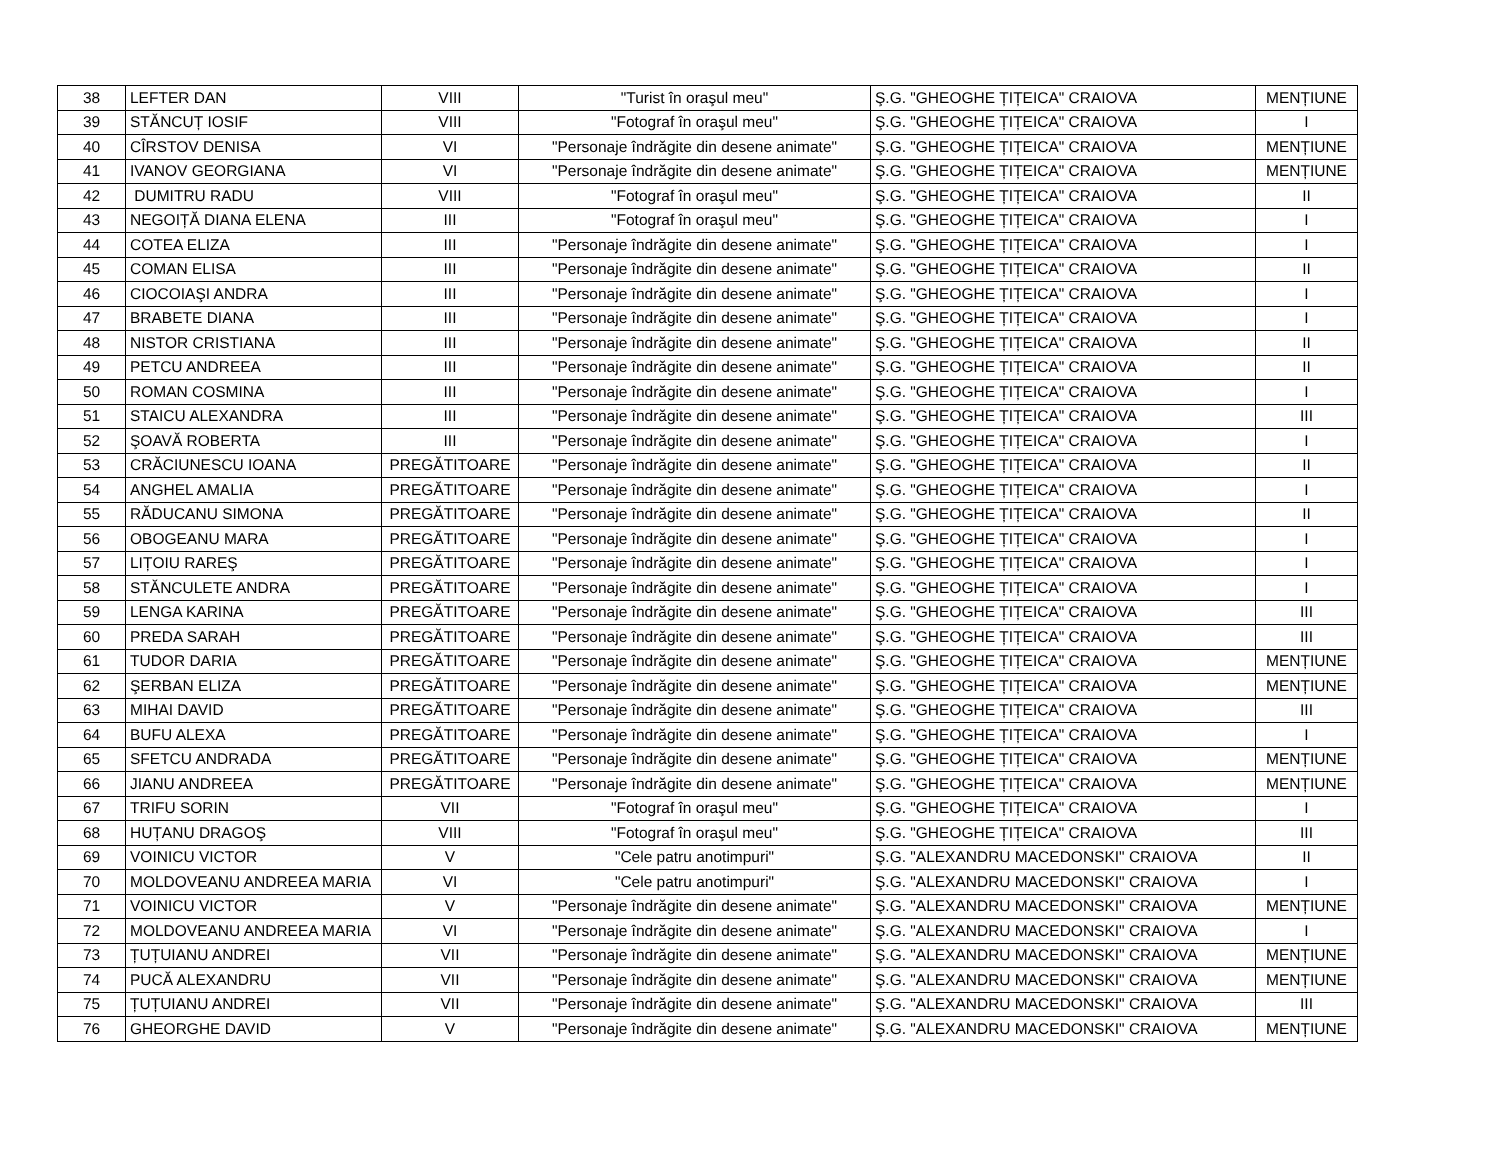| 38 | LEFTER DAN | VIII | "Turist în oraşul meu" | Ş.G. "GHEOGHE ȚIȚEICA" CRAIOVA | MENȚIUNE |
| 39 | STĂNCUȚ IOSIF | VIII | "Fotograf în oraşul meu" | Ş.G. "GHEOGHE ȚIȚEICA" CRAIOVA | I |
| 40 | CÎRSTOV DENISA | VI | "Personaje îndrăgite din desene animate" | Ş.G. "GHEOGHE ȚIȚEICA" CRAIOVA | MENȚIUNE |
| 41 | IVANOV GEORGIANA | VI | "Personaje îndrăgite din desene animate" | Ş.G. "GHEOGHE ȚIȚEICA" CRAIOVA | MENȚIUNE |
| 42 | DUMITRU RADU | VIII | "Fotograf în oraşul meu" | Ş.G. "GHEOGHE ȚIȚEICA" CRAIOVA | II |
| 43 | NEGOIȚĂ DIANA ELENA | III | "Fotograf în oraşul meu" | Ş.G. "GHEOGHE ȚIȚEICA" CRAIOVA | I |
| 44 | COTEA ELIZA | III | "Personaje îndrăgite din desene animate" | Ş.G. "GHEOGHE ȚIȚEICA" CRAIOVA | I |
| 45 | COMAN ELISA | III | "Personaje îndrăgite din desene animate" | Ş.G. "GHEOGHE ȚIȚEICA" CRAIOVA | II |
| 46 | CIOCOIAŞI ANDRA | III | "Personaje îndrăgite din desene animate" | Ş.G. "GHEOGHE ȚIȚEICA" CRAIOVA | I |
| 47 | BRABETE DIANA | III | "Personaje îndrăgite din desene animate" | Ş.G. "GHEOGHE ȚIȚEICA" CRAIOVA | I |
| 48 | NISTOR CRISTIANA | III | "Personaje îndrăgite din desene animate" | Ş.G. "GHEOGHE ȚIȚEICA" CRAIOVA | II |
| 49 | PETCU ANDREEA | III | "Personaje îndrăgite din desene animate" | Ş.G. "GHEOGHE ȚIȚEICA" CRAIOVA | II |
| 50 | ROMAN COSMINA | III | "Personaje îndrăgite din desene animate" | Ş.G. "GHEOGHE ȚIȚEICA" CRAIOVA | I |
| 51 | STAICU ALEXANDRA | III | "Personaje îndrăgite din desene animate" | Ş.G. "GHEOGHE ȚIȚEICA" CRAIOVA | III |
| 52 | ŞOAVĂ ROBERTA | III | "Personaje îndrăgite din desene animate" | Ş.G. "GHEOGHE ȚIȚEICA" CRAIOVA | I |
| 53 | CRĂCIUNESCU IOANA | PREGĂTITOARE | "Personaje îndrăgite din desene animate" | Ş.G. "GHEOGHE ȚIȚEICA" CRAIOVA | II |
| 54 | ANGHEL AMALIA | PREGĂTITOARE | "Personaje îndrăgite din desene animate" | Ş.G. "GHEOGHE ȚIȚEICA" CRAIOVA | I |
| 55 | RĂDUCANU SIMONA | PREGĂTITOARE | "Personaje îndrăgite din desene animate" | Ş.G. "GHEOGHE ȚIȚEICA" CRAIOVA | II |
| 56 | OBOGEANU MARA | PREGĂTITOARE | "Personaje îndrăgite din desene animate" | Ş.G. "GHEOGHE ȚIȚEICA" CRAIOVA | I |
| 57 | LIȚOIU RAREŞ | PREGĂTITOARE | "Personaje îndrăgite din desene animate" | Ş.G. "GHEOGHE ȚIȚEICA" CRAIOVA | I |
| 58 | STĂNCULETE ANDRA | PREGĂTITOARE | "Personaje îndrăgite din desene animate" | Ş.G. "GHEOGHE ȚIȚEICA" CRAIOVA | I |
| 59 | LENGA KARINA | PREGĂTITOARE | "Personaje îndrăgite din desene animate" | Ş.G. "GHEOGHE ȚIȚEICA" CRAIOVA | III |
| 60 | PREDA SARAH | PREGĂTITOARE | "Personaje îndrăgite din desene animate" | Ş.G. "GHEOGHE ȚIȚEICA" CRAIOVA | III |
| 61 | TUDOR DARIA | PREGĂTITOARE | "Personaje îndrăgite din desene animate" | Ş.G. "GHEOGHE ȚIȚEICA" CRAIOVA | MENȚIUNE |
| 62 | ŞERBAN ELIZA | PREGĂTITOARE | "Personaje îndrăgite din desene animate" | Ş.G. "GHEOGHE ȚIȚEICA" CRAIOVA | MENȚIUNE |
| 63 | MIHAI DAVID | PREGĂTITOARE | "Personaje îndrăgite din desene animate" | Ş.G. "GHEOGHE ȚIȚEICA" CRAIOVA | III |
| 64 | BUFU ALEXA | PREGĂTITOARE | "Personaje îndrăgite din desene animate" | Ş.G. "GHEOGHE ȚIȚEICA" CRAIOVA | I |
| 65 | SFETCU ANDRADA | PREGĂTITOARE | "Personaje îndrăgite din desene animate" | Ş.G. "GHEOGHE ȚIȚEICA" CRAIOVA | MENȚIUNE |
| 66 | JIANU ANDREEA | PREGĂTITOARE | "Personaje îndrăgite din desene animate" | Ş.G. "GHEOGHE ȚIȚEICA" CRAIOVA | MENȚIUNE |
| 67 | TRIFU SORIN | VII | "Fotograf în oraşul meu" | Ş.G. "GHEOGHE ȚIȚEICA" CRAIOVA | I |
| 68 | HUȚANU DRAGOŞ | VIII | "Fotograf în oraşul meu" | Ş.G. "GHEOGHE ȚIȚEICA" CRAIOVA | III |
| 69 | VOINICU VICTOR | V | "Cele patru anotimpuri" | Ş.G. "ALEXANDRU MACEDONSKI" CRAIOVA | II |
| 70 | MOLDOVEANU ANDREEA MARIA | VI | "Cele patru anotimpuri" | Ş.G. "ALEXANDRU MACEDONSKI" CRAIOVA | I |
| 71 | VOINICU VICTOR | V | "Personaje îndrăgite din desene animate" | Ş.G. "ALEXANDRU MACEDONSKI" CRAIOVA | MENȚIUNE |
| 72 | MOLDOVEANU ANDREEA MARIA | VI | "Personaje îndrăgite din desene animate" | Ş.G. "ALEXANDRU MACEDONSKI" CRAIOVA | I |
| 73 | ȚUȚUIANU ANDREI | VII | "Personaje îndrăgite din desene animate" | Ş.G. "ALEXANDRU MACEDONSKI" CRAIOVA | MENȚIUNE |
| 74 | PUCĂ ALEXANDRU | VII | "Personaje îndrăgite din desene animate" | Ş.G. "ALEXANDRU MACEDONSKI" CRAIOVA | MENȚIUNE |
| 75 | ȚUȚUIANU ANDREI | VII | "Personaje îndrăgite din desene animate" | Ş.G. "ALEXANDRU MACEDONSKI" CRAIOVA | III |
| 76 | GHEORGHE DAVID | V | "Personaje îndrăgite din desene animate" | Ş.G. "ALEXANDRU MACEDONSKI" CRAIOVA | MENȚIUNE |